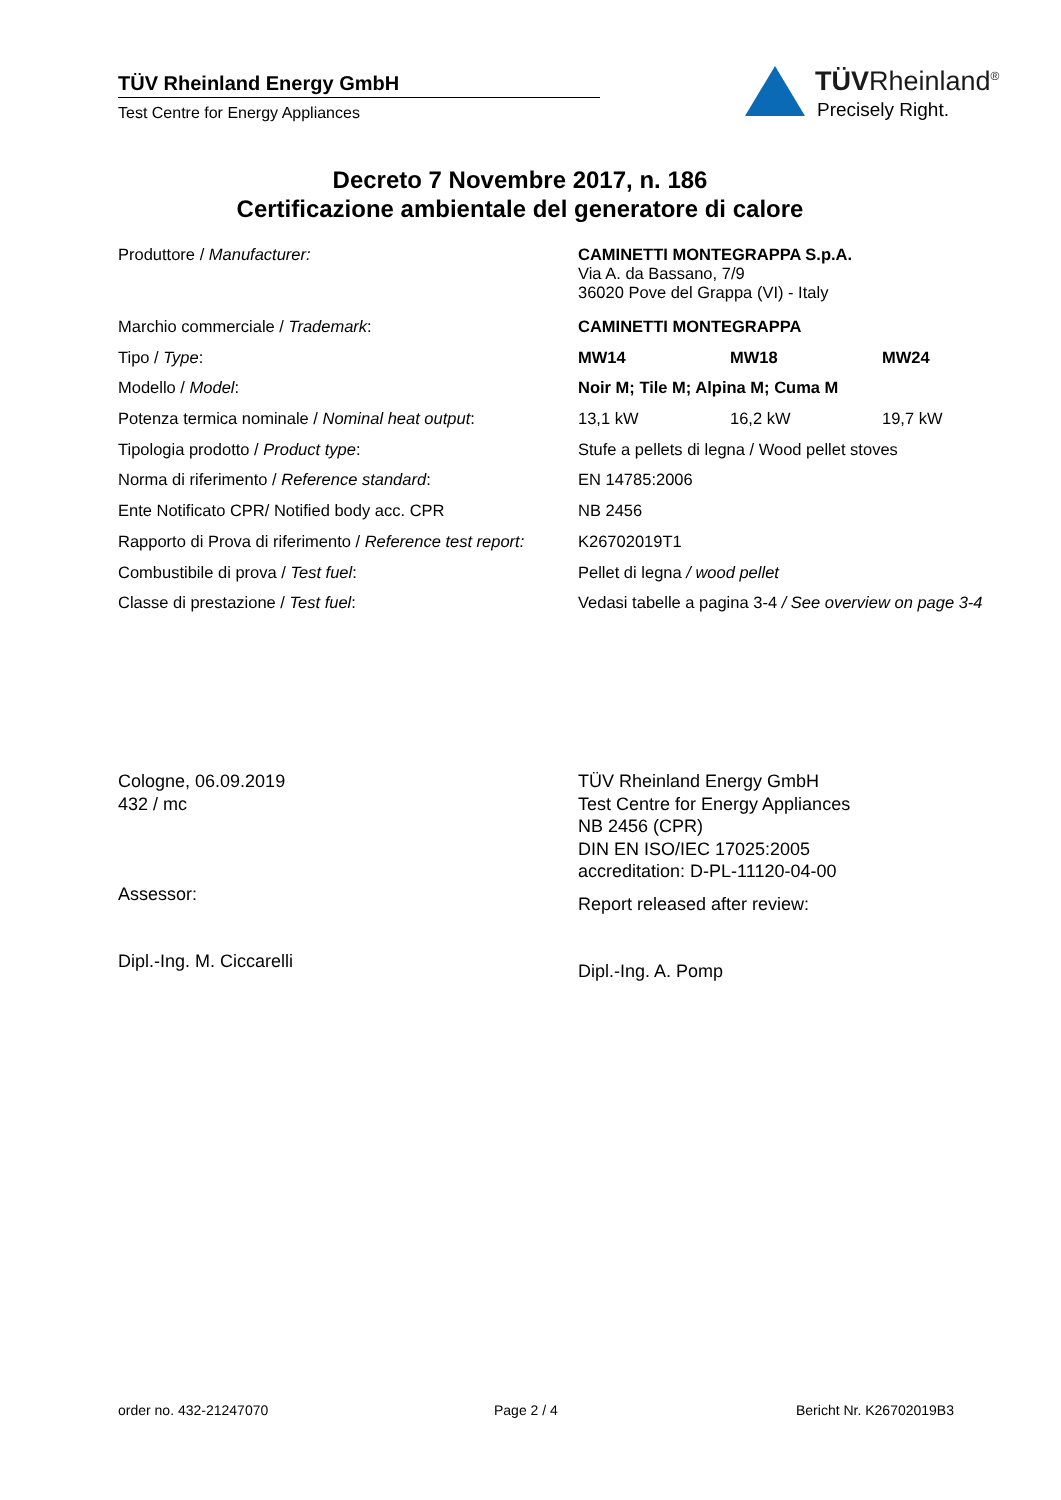TÜV Rheinland Energy GmbH
Test Centre for Energy Appliances
TÜVRheinland<sup>®</sup>
Precisely Right.
Decreto 7 Novembre 2017, n. 186
Certificazione ambientale del generatore di calore
| Produttore / Manufacturer: | CAMINETTI MONTEGRAPPA S.p.A. Via A. da Bassano, 7/9 36020 Pove del Grappa (VI) - Italy | | |
| Marchio commerciale / Trademark : | CAMINETTI MONTEGRAPPA | | |
| Tipo / Type : | MW14 | MW18 | MW24 |
| Modello / Model : | Noir M; Tile M; Alpina M; Cuma M | | |
| Potenza termica nominale / Nominal heat output : | 13,1 kW | 16,2 kW | 19,7 kW |
| Tipologia prodotto / Product type : | Stufe a pellets di legna / Wood pellet stoves | | |
| Norma di riferimento / Reference standard : | EN 14785:2006 | | |
| Ente Notificato CPR/ Notified body acc. CPR | NB 2456 | | |
| Rapporto di Prova di riferimento / Reference test report: | K26702019T1 | | |
| Combustibile di prova / Test fuel : | Pellet di legna / wood pellet | | |
| Classe di prestazione / Test fuel : | Vedasi tabelle a pagina 3-4 / See overview on page 3-4 | | |
Cologne, 06.09.2019
432 / mc
Assessor:
Dipl.-Ing. M. Ciccarelli
TÜV Rheinland Energy GmbH
Test Centre for Energy Appliances
NB 2456 (CPR)
DIN EN ISO/IEC 17025:2005
accreditation: D-PL-11120-04-00
Report released after review:
Dipl.-Ing. A. Pomp
order no. 432-21247070 Page 2 / 4 Bericht Nr. K26702019B3